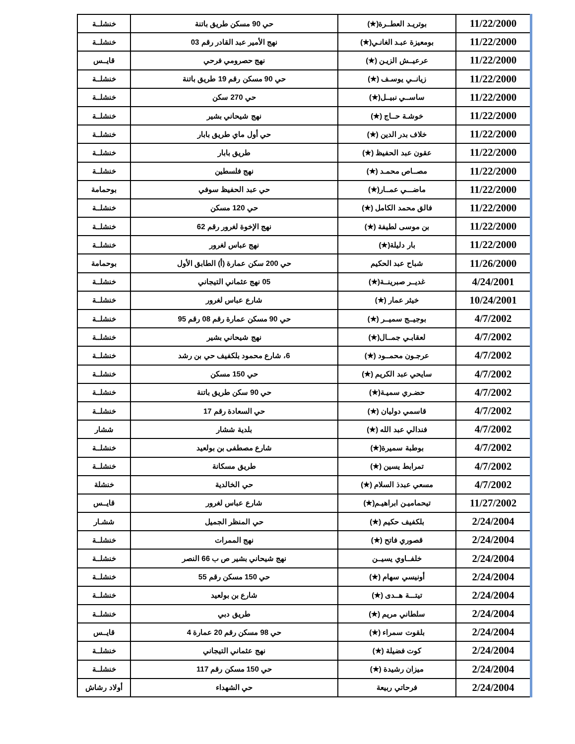| 11/22/2000 | بوتريـد العطــرة(★) | حي 90 مسكن طريق باتنة | خنشلــة |
| 11/22/2000 | بومعيزة عبـد الغانـي(★) | نهج الأمير عبد القادر رقم 03 | خنشلــة |
| 11/22/2000 | عرعيــش الزيـن (★) | نهج حصرومي فرحي | قايــس |
| 11/22/2000 | زيانــي يوسـف (★) | حي 90 مسكن رقم 19 طريق باتنة | خنشلــة |
| 11/22/2000 | ساســي نبيــل(★) | حي 270 سكن | خنشلــة |
| 11/22/2000 | خوشـة حــاج (★) | نهج شيحاني بشير | خنشلــة |
| 11/22/2000 | خلاف بدر الدين (★) | حي أول ماي طريق بابار | خنشلــة |
| 11/22/2000 | عقون عبد الحفيظ (★) | طريق بابار | خنشلــة |
| 11/22/2000 | مصــاص محمـد (★) | نهج فلسطين | خنشلــة |
| 11/22/2000 | ماضـــي عمــار(★) | حي عبد الحفيظ سوفي | بوحمامة |
| 11/22/2000 | فالق محمد الكامل (★) | حي 120 مسكن | خنشلــة |
| 11/22/2000 | بن موسى لطيفة (★) | نهج الإخوة لغرور رقم 62 | خنشلــة |
| 11/22/2000 | بار دليلة(★) | نهج عباس لغرور | خنشلــة |
| 11/26/2000 | شباح عبد الحكيم | حي 200 سكن عمارة (أ) الطابق الأول | بوحمامة |
| 4/24/2001 | غديــر صبرينــة(★) | 05 نهج عثماني التيجاني | خنشلــة |
| 10/24/2001 | خيثر عمار (★) | شارع عباس لغرور | خنشلــة |
| 4/7/2002 | بوجيــج سميــر (★) | حي 90 مسكن عمارة رقم 08 رقم 95 | خنشلــة |
| 4/7/2002 | لعقابـي جمــال(★) | نهج شيحاني بشير | خنشلــة |
| 4/7/2002 | عرجـون محمــود (★) | 6، شارع محمود بلكفيف حي بن رشد | خنشلــة |
| 4/7/2002 | سايحي عبد الكريم (★) | حي 150 مسكن | خنشلــة |
| 4/7/2002 | حضـري سميـة(★) | حي 90 سكن طريق باتنة | خنشلــة |
| 4/7/2002 | قاسمي دوليان (★) | حي السعادة رقم 17 | خنشلــة |
| 4/7/2002 | فندالي عبد الله (★) | بلدية ششار | ششار |
| 4/7/2002 | بوطبة سميرة(★) | شارع مصطفى بن بولعيد | خنشلــة |
| 4/7/2002 | تمرابط يسين (★) | طريق مسكانة | خنشلــة |
| 4/7/2002 | مسعي عبدذ السلام (★) | حي الخالدية | خنشلة |
| 11/27/2002 | تيحماميـن ابراهيـم(★) | شارع عباس لغرور | قايــس |
| 2/24/2004 | بلكفيف حكيم (★) | حي المنظر الجميل | ششـار |
| 2/24/2004 | قصوري فاتح (★) | نهج الممرات | خنشلــة |
| 2/24/2004 | خلفــاوي يسيــن | نهج شيحاني بشير ص ب 66 النصر | خنشلــة |
| 2/24/2004 | أونيسي سهام (★) | حي 150 مسكن رقم 55 | خنشلــة |
| 2/24/2004 | تيتـــة هــدى (★) | شارع بن بولعيد | خنشلــة |
| 2/24/2004 | سلطاني مريم (★) | طريق دبي | خنشلــة |
| 2/24/2004 | بلقوت سمراء (★) | حي 98 مسكن رقم 20 عمارة 4 | قايــس |
| 2/24/2004 | كوت فضيلة (★) | نهج عثماني التيجاني | خنشلــة |
| 2/24/2004 | ميزان رشيدة (★) | حي 150 مسكن رقم 117 | خنشلــة |
| 2/24/2004 | فرحاتي ربيعة | حي الشهداء | أولاد رشاش |